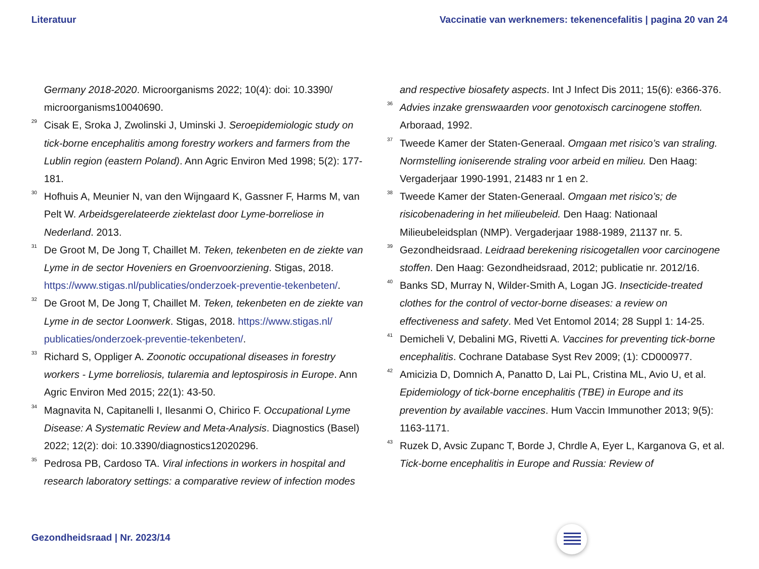Literatuur Vaccinatie van werknemers: tekenencefalitis | pagina 20 van 24
Germany 2018-2020. Microorganisms 2022; 10(4): doi: 10.3390/ microorganisms10040690.
<sup>29</sup> Cisak E, Sroka J, Zwolinski J, Uminski J. Seroepidemiologic study on tick-borne encephalitis among forestry workers and farmers from the Lublin region (eastern Poland). Ann Agric Environ Med 1998; 5(2): 177-181.
<sup>30</sup> Hofhuis A, Meunier N, van den Wijngaard K, Gassner F, Harms M, van Pelt W. Arbeidsgerelateerde ziektelast door Lyme-borreliose in Nederland. 2013.
<sup>31</sup> De Groot M, De Jong T, Chaillet M. Teken, tekenbeten en de ziekte van Lyme in de sector Hoveniers en Groenvoorziening. Stigas, 2018. https://www.stigas.nl/publicaties/onderzoek-preventie-tekenbeten/.
<sup>32</sup> De Groot M, De Jong T, Chaillet M. Teken, tekenbeten en de ziekte van Lyme in de sector Loonwerk. Stigas, 2018. https://www.stigas.nl/ publicaties/onderzoek-preventie-tekenbeten/.
<sup>33</sup> Richard S, Oppliger A. Zoonotic occupational diseases in forestry workers - Lyme borreliosis, tularemia and leptospirosis in Europe. Ann Agric Environ Med 2015; 22(1): 43-50.
<sup>34</sup> Magnavita N, Capitanelli I, Ilesanmi O, Chirico F. Occupational Lyme Disease: A Systematic Review and Meta-Analysis. Diagnostics (Basel) 2022; 12(2): doi: 10.3390/diagnostics12020296.
<sup>35</sup> Pedrosa PB, Cardoso TA. Viral infections in workers in hospital and research laboratory settings: a comparative review of infection modes
and respective biosafety aspects. Int J Infect Dis 2011; 15(6): e366-376.
<sup>36</sup> Advies inzake grenswaarden voor genotoxisch carcinogene stoffen. Arboraad, 1992.
<sup>37</sup> Tweede Kamer der Staten-Generaal. Omgaan met risico’s van straling. Normstelling ioniserende straling voor arbeid en milieu. Den Haag: Vergaderjaar 1990-1991, 21483 nr 1 en 2.
<sup>38</sup> Tweede Kamer der Staten-Generaal. Omgaan met risico’s; de risicobenadering in het milieubeleid. Den Haag: Nationaal Milieubeleidsplan (NMP). Vergaderjaar 1988-1989, 21137 nr. 5.
<sup>39</sup> Gezondheidsraad. Leidraad berekening risicogetallen voor carcinogene stoffen. Den Haag: Gezondheidsraad, 2012; publicatie nr. 2012/16.
<sup>40</sup> Banks SD, Murray N, Wilder-Smith A, Logan JG. Insecticide-treated clothes for the control of vector-borne diseases: a review on effectiveness and safety. Med Vet Entomol 2014; 28 Suppl 1: 14-25.
<sup>41</sup> Demicheli V, Debalini MG, Rivetti A. Vaccines for preventing tick-borne encephalitis. Cochrane Database Syst Rev 2009; (1): CD000977.
<sup>42</sup> Amicizia D, Domnich A, Panatto D, Lai PL, Cristina ML, Avio U, et al. Epidemiology of tick-borne encephalitis (TBE) in Europe and its prevention by available vaccines. Hum Vaccin Immunother 2013; 9(5): 1163-1171.
<sup>43</sup> Ruzek D, Avsic Zupanc T, Borde J, Chrdle A, Eyer L, Karganova G, et al. Tick-borne encephalitis in Europe and Russia: Review of
Gezondheidsraad | Nr. 2023/14